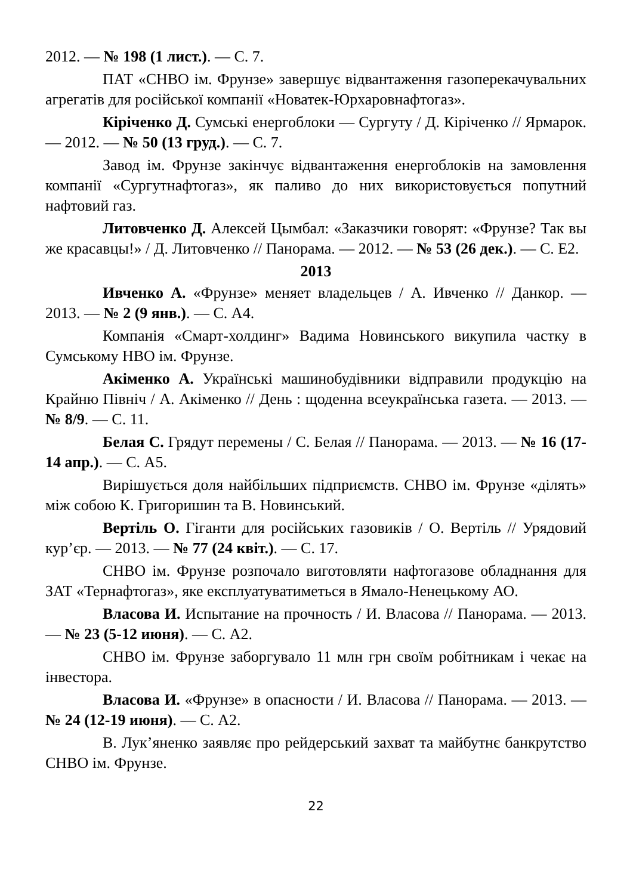2012. — № 198 (1 лист.). — С. 7.
ПАТ «СНВО ім. Фрунзе» завершує відвантаження газоперекачувальних агрегатів для російської компанії «Новатек-Юрхаровнафтогаз».
Кіріченко Д. Сумські енергоблоки — Сургуту / Д. Кіріченко // Ярмарок. — 2012. — № 50 (13 груд.). — С. 7.
Завод ім. Фрунзе закінчує відвантаження енергоблоків на замовлення компанії «Сургутнафтогаз», як паливо до них використовується попутний нафтовий газ.
Литовченко Д. Алексей Цымбал: «Заказчики говорят: «Фрунзе? Так вы же красавцы!» / Д. Литовченко // Панорама. — 2012. — № 53 (26 дек.). — С. Е2.
2013
Ивченко А. «Фрунзе» меняет владельцев / А. Ивченко // Данкор. — 2013. — № 2 (9 янв.). — С. А4.
Компанія «Смарт-холдинг» Вадима Новинського викупила частку в Сумському НВО ім. Фрунзе.
Акіменко А. Українські машинобудівники відправили продукцію на Крайню Північ / А. Акіменко // День : щоденна всеукраїнська газета. — 2013. — № 8/9. — С. 11.
Белая С. Грядут перемены / С. Белая // Панорама. — 2013. — № 16 (17-14 апр.). — С. А5.
Вирішується доля найбільших підприємств. СНВО ім. Фрунзе «ділять» між собою К. Григоришин та В. Новинський.
Вертіль О. Гіганти для російських газовиків / О. Вертіль // Урядовий кур’єр. — 2013. — № 77 (24 квіт.). — С. 17.
СНВО ім. Фрунзе розпочало виготовляти нафтогазове обладнання для ЗАТ «Тернафтогаз», яке експлуатуватиметься в Ямало-Ненецькому АО.
Власова И. Испытание на прочность / И. Власова // Панорама. — 2013. — № 23 (5-12 июня). — С. А2.
СНВО ім. Фрунзе заборгувало 11 млн грн своїм робітникам і чекає на інвестора.
Власова И. «Фрунзе» в опасности / И. Власова // Панорама. — 2013. — № 24 (12-19 июня). — С. А2.
В. Лук’яненко заявляє про рейдерський захват та майбутнє банкрутство СНВО ім. Фрунзе.
22